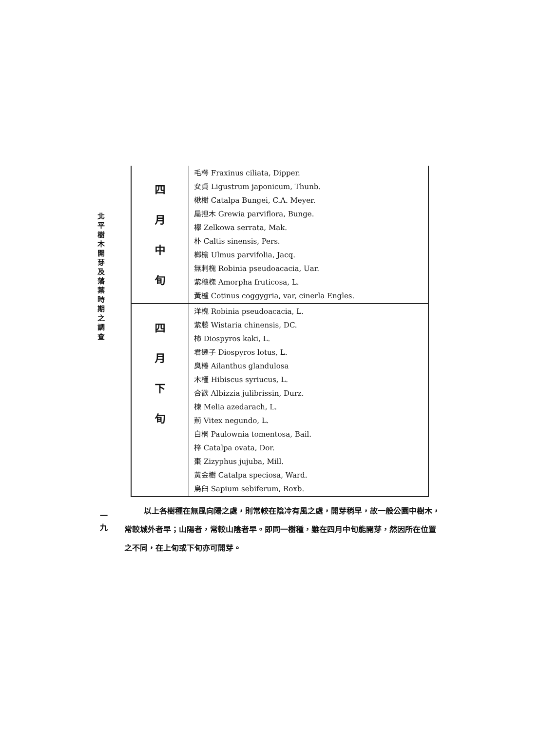北平樹木開芽及落葉時期之調查
| 四 月 中 旬 | 毛梣 Fraxinus ciliata, Dipper. 女貞 Ligustrum japonicum, Thunb. 楸樹 Catalpa Bungei, C.A. Meyer. 扁担木 Grewia parviflora, Bunge. 欅 Zelkowa serrata, Mak. 朴 Caltis sinensis, Pers. 榔榆 Ulmus parvifolia, Jacq. 無刺槐 Robinia pseudoacacia, Uar. 紫穗槐 Amorpha fruticosa, L. 黃櫨 Cotinus coggygria, var, cinerla Engles. |
| 四 月 下 旬 | 洋槐 Robinia pseudoacacia, L. 紫藤 Wistaria chinensis, DC. 柿 Diospyros kaki, L. 君遷子 Diospyros lotus, L. 臭椿 Ailanthus glandulosa 木槿 Hibiscus syriucus, L. 合歡 Albizzia julibrissin, Durz. 楝 Melia azedarach, L. 荊 Vitex negundo, L. 白桐 Paulownia tomentosa, Bail. 梓 Catalpa ovata, Dor. 棗 Zizyphus jujuba, Mill. 黃金樹 Catalpa speciosa, Ward. 烏臼 Sapium sebiferum, Roxb. |
一九
以上各樹種在無風向陽之處，則常較在陰冷有風之處，開芽稍早，故一般公園中樹木，常較城外者早；山陽者，常較山陰者早。即同一樹種，雖在四月中旬能開芽，然因所在位置之不同，在上旬或下旬亦可開芽。